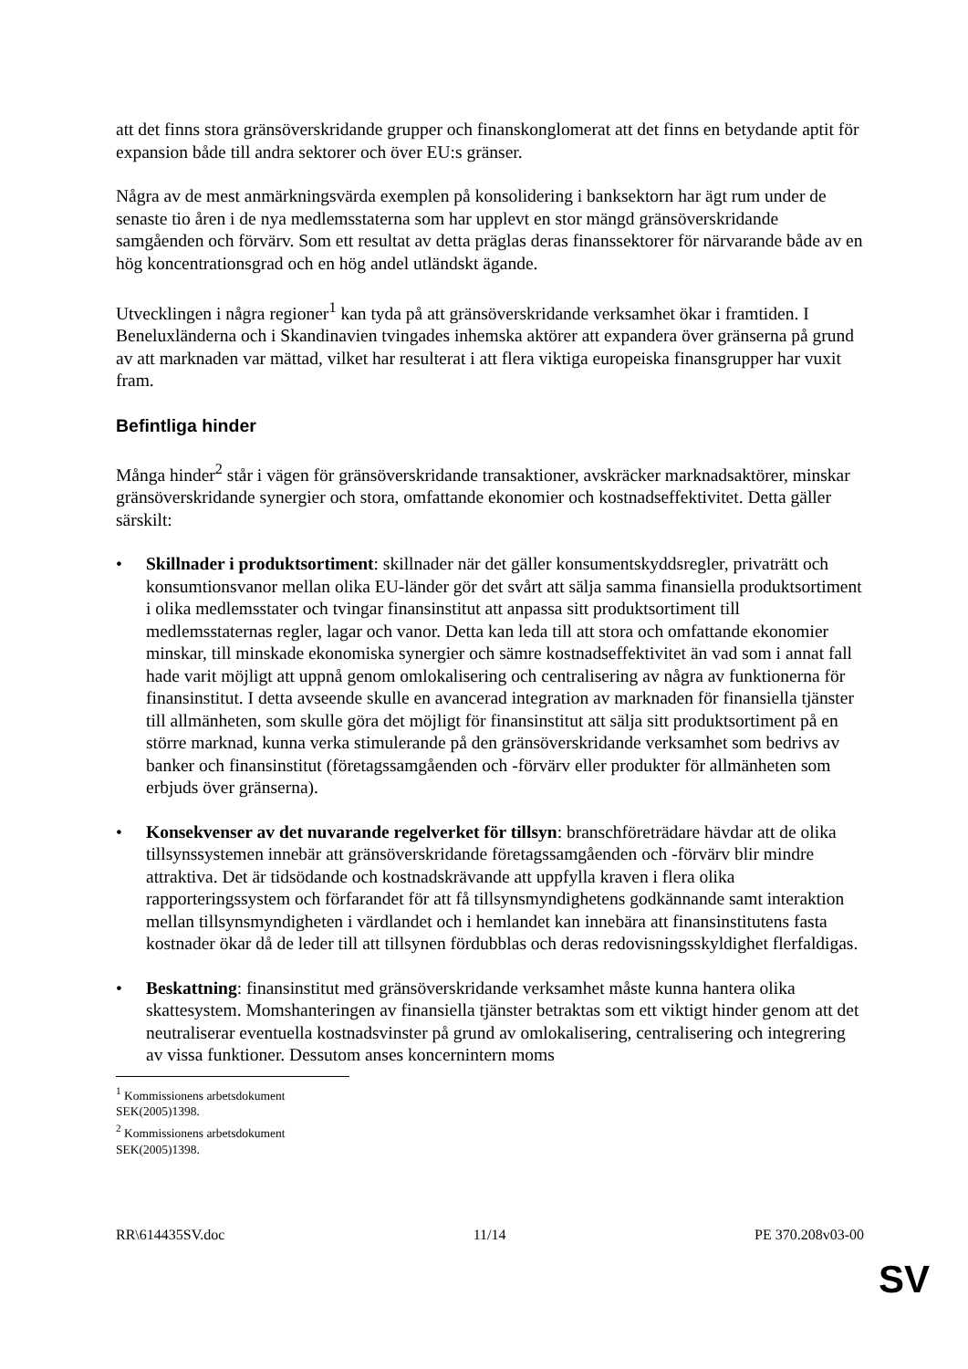att det finns stora gränsöverskridande grupper och finanskonglomerat att det finns en betydande aptit för expansion både till andra sektorer och över EU:s gränser.
Några av de mest anmärkningsvärda exemplen på konsolidering i banksektorn har ägt rum under de senaste tio åren i de nya medlemsstaterna som har upplevt en stor mängd gränsöverskridande samgåenden och förvärv. Som ett resultat av detta präglas deras finanssektorer för närvarande både av en hög koncentrationsgrad och en hög andel utländskt ägande.
Utvecklingen i några regioner<sup>1</sup> kan tyda på att gränsöverskridande verksamhet ökar i framtiden. I Beneluxländerna och i Skandinavien tvingades inhemska aktörer att expandera över gränserna på grund av att marknaden var mättad, vilket har resulterat i att flera viktiga europeiska finansgrupper har vuxit fram.
Befintliga hinder
Många hinder<sup>2</sup> står i vägen för gränsöverskridande transaktioner, avskräcker marknadsaktörer, minskar gränsöverskridande synergier och stora, omfattande ekonomier och kostnadseffektivitet. Detta gäller särskilt:
• Skillnader i produktsortiment: skillnader när det gäller konsumentskyddsregler, privaträtt och konsumtionsvanor mellan olika EU-länder gör det svårt att sälja samma finansiella produktsortiment i olika medlemsstater och tvingar finansinstitut att anpassa sitt produktsortiment till medlemsstaternas regler, lagar och vanor. Detta kan leda till att stora och omfattande ekonomier minskar, till minskade ekonomiska synergier och sämre kostnadseffektivitet än vad som i annat fall hade varit möjligt att uppnå genom omlokalisering och centralisering av några av funktionerna för finansinstitut. I detta avseende skulle en avancerad integration av marknaden för finansiella tjänster till allmänheten, som skulle göra det möjligt för finansinstitut att sälja sitt produktsortiment på en större marknad, kunna verka stimulerande på den gränsöverskridande verksamhet som bedrivs av banker och finansinstitut (företagssamgåenden och -förvärv eller produkter för allmänheten som erbjuds över gränserna).
• Konsekvenser av det nuvarande regelverket för tillsyn: branschföreträdare hävdar att de olika tillsynssystemen innebär att gränsöverskridande företagssamgåenden och -förvärv blir mindre attraktiva. Det är tidsödande och kostnadskrävande att uppfylla kraven i flera olika rapporteringssystem och förfarandet för att få tillsynsmyndighetens godkännande samt interaktion mellan tillsynsmyndigheten i värdlandet och i hemlandet kan innebära att finansinstitutens fasta kostnader ökar då de leder till att tillsynen fördubblas och deras redovisningsskyldighet flerfaldigas.
• Beskattning: finansinstitut med gränsöverskridande verksamhet måste kunna hantera olika skattesystem. Momshanteringen av finansiella tjänster betraktas som ett viktigt hinder genom att det neutraliserar eventuella kostnadsvinster på grund av omlokalisering, centralisering och integrering av vissa funktioner. Dessutom anses koncernintern moms
<sup>1</sup> Kommissionens arbetsdokument SEK(2005)1398.
<sup>2</sup> Kommissionens arbetsdokument SEK(2005)1398.
RR\614435SV.doc 11/14 PE 370.208v03-00
SV